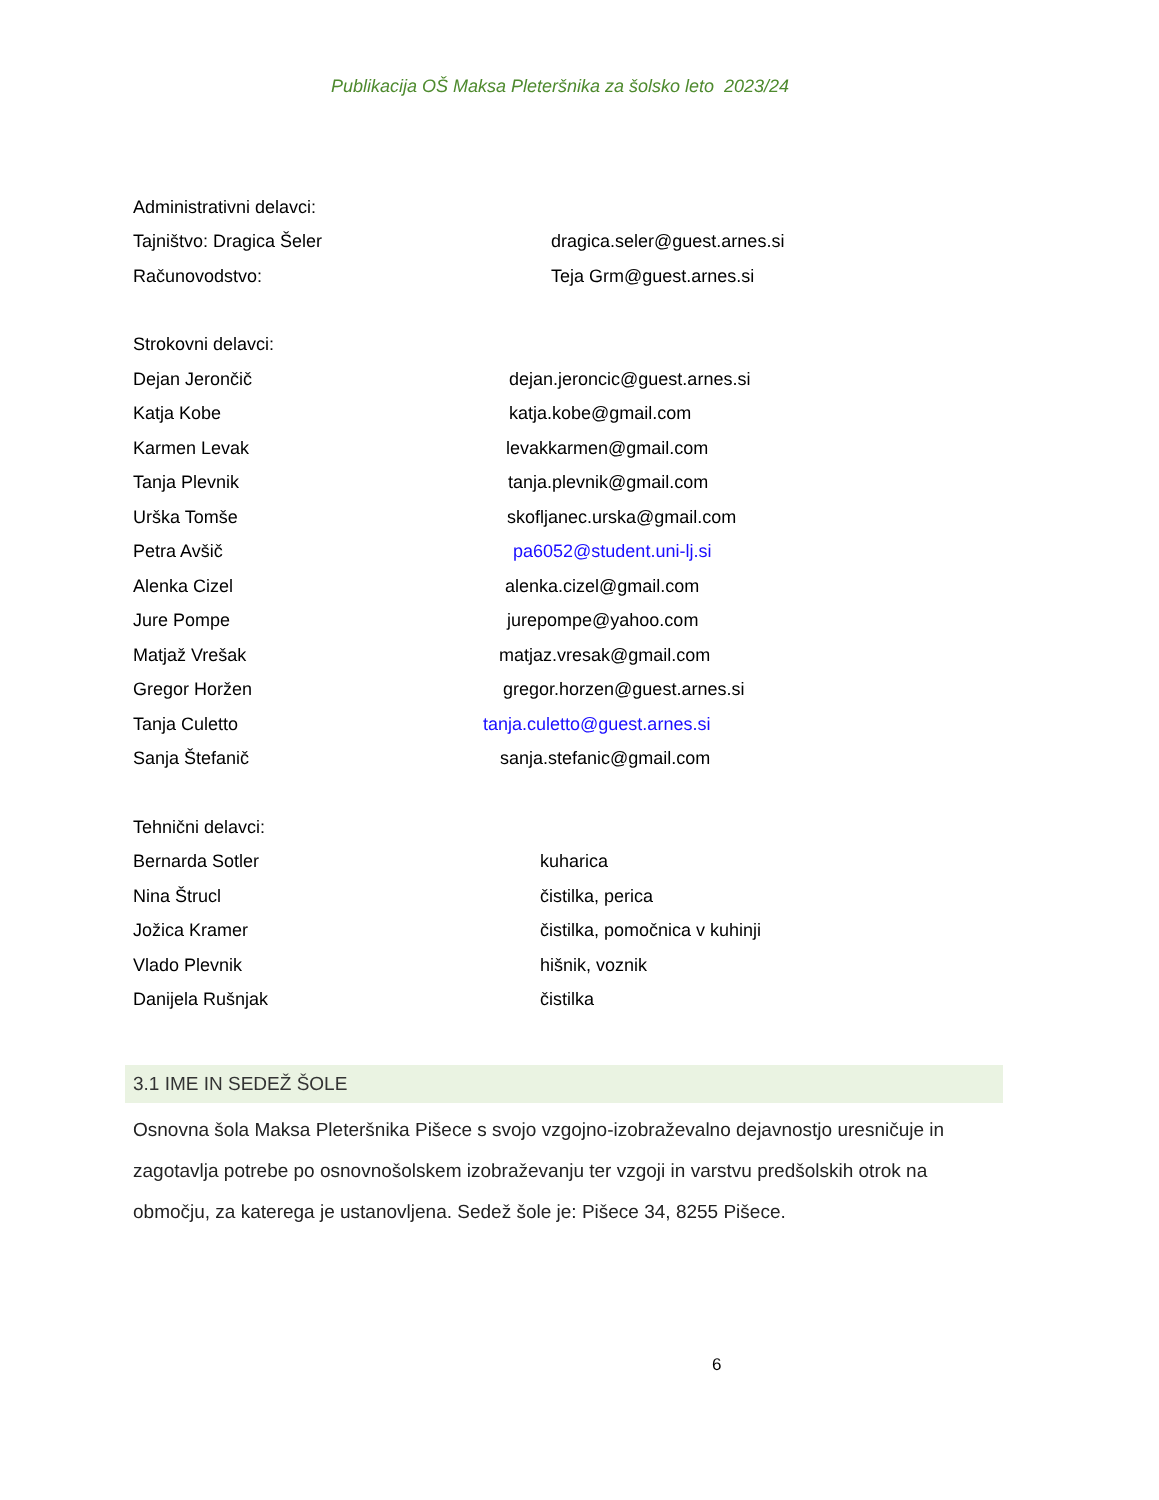Publikacija OŠ Maksa Pleteršnika za šolsko leto 2023/24
Administrativni delavci:
Tajništvo: Dragica Šeler dragica.seler@guest.arnes.si
Računovodstvo: Teja Grm@guest.arnes.si
Strokovni delavci:
Dejan Jerončič dejan.jeroncic@guest.arnes.si
Katja Kobe katja.kobe@gmail.com
Karmen Levak levakkarmen@gmail.com
Tanja Plevnik tanja.plevnik@gmail.com
Urška Tomše skofljanec.urska@gmail.com
Petra Avšič pa6052@student.uni-lj.si
Alenka Cizel alenka.cizel@gmail.com
Jure Pompe jurepompe@yahoo.com
Matjaž Vrešak matjaz.vresak@gmail.com
Gregor Horžen gregor.horzen@guest.arnes.si
Tanja Culetto tanja.culetto@guest.arnes.si
Sanja Štefanič sanja.stefanic@gmail.com
Tehnični delavci:
Bernarda Sotler kuharica
Nina Štrucl čistilka, perica
Jožica Kramer čistilka, pomočnica v kuhinji
Vlado Plevnik hišnik, voznik
Danijela Rušnjak čistilka
3.1 IME IN SEDEŽ ŠOLE
Osnovna šola Maksa Pleteršnika Pišece s svojo vzgojno-izobraževalno dejavnostjo uresničuje in zagotavlja potrebe po osnovnošolskem izobraževanju ter vzgoji in varstvu predšolskih otrok na območju, za katerega je ustanovljena. Sedež šole je: Pišece 34, 8255 Pišece.
6